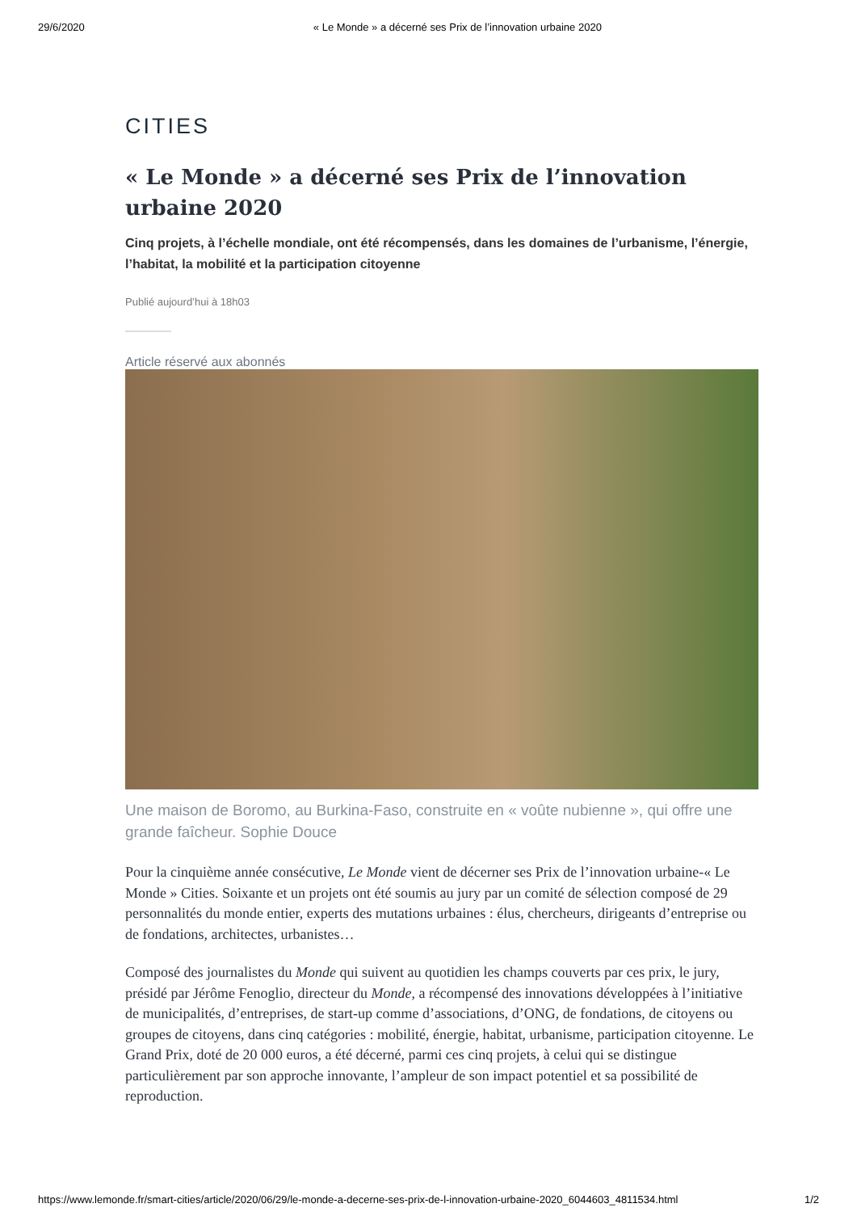29/6/2020 « Le Monde » a décerné ses Prix de l’innovation urbaine 2020
CITIES
« Le Monde » a décerné ses Prix de l’innovation urbaine 2020
Cinq projets, à l’échelle mondiale, ont été récompensés, dans les domaines de l’urbanisme, l’énergie, l’habitat, la mobilité et la participation citoyenne
Publié aujourd’hui à 18h03
Article réservé aux abonnés
Une maison de Boromo, au Burkina-Faso, construite en « voûte nubienne », qui offre une grande faîcheur. Sophie Douce
Pour la cinquième année consécutive, Le Monde vient de décerner ses Prix de l’innovation urbaine-« Le Monde » Cities. Soixante et un projets ont été soumis au jury par un comité de sélection composé de 29 personnalités du monde entier, experts des mutations urbaines : élus, chercheurs, dirigeants d’entreprise ou de fondations, architectes, urbanistes…
Composé des journalistes du Monde qui suivent au quotidien les champs couverts par ces prix, le jury, présidé par Jérôme Fenoglio, directeur du Monde, a récompensé des innovations développées à l’initiative de municipalités, d’entreprises, de start-up comme d’associations, d’ONG, de fondations, de citoyens ou groupes de citoyens, dans cinq catégories : mobilité, énergie, habitat, urbanisme, participation citoyenne. Le Grand Prix, doté de 20 000 euros, a été décerné, parmi ces cinq projets, à celui qui se distingue particulièrement par son approche innovante, l’ampleur de son impact potentiel et sa possibilité de reproduction.
https://www.lemonde.fr/smart-cities/article/2020/06/29/le-monde-a-decerne-ses-prix-de-l-innovation-urbaine-2020_6044603_4811534.html 1/2